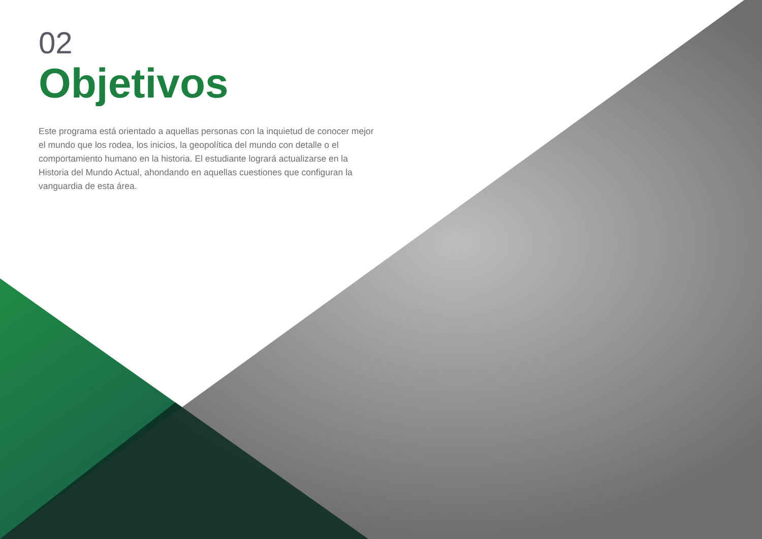02
Objetivos
Este programa está orientado a aquellas personas con la inquietud de conocer mejor el mundo que los rodea, los inicios, la geopolítica del mundo con detalle o el comportamiento humano en la historia. El estudiante logrará actualizarse en la Historia del Mundo Actual, ahondando en aquellas cuestiones que configuran la vanguardia de esta área.